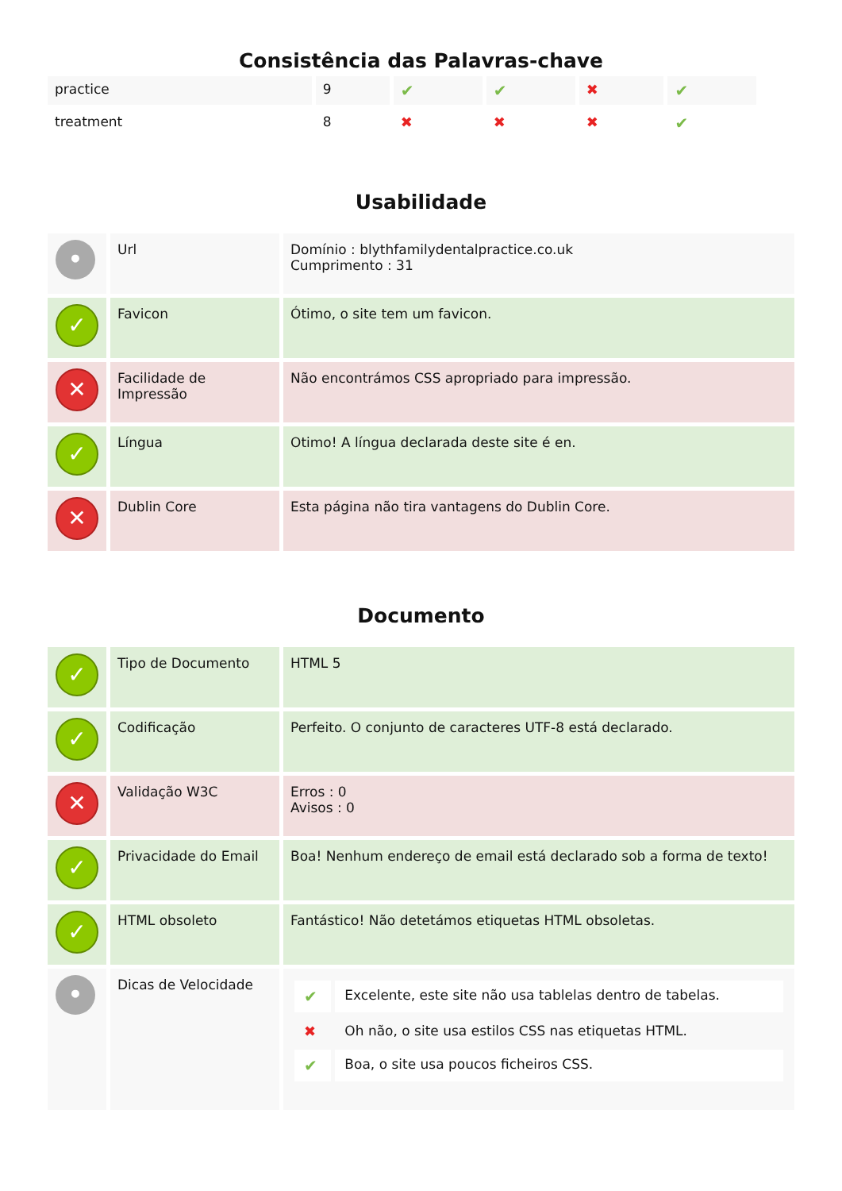Consistência das Palavras-chave
| practice | 9 | ✔ | ✔ | ✖ | ✔ |
| treatment | 8 | ✖ | ✖ | ✖ | ✔ |
Usabilidade
| • | Url | Domínio : blythfamilydentalpractice.co.uk Cumprimento : 31 |
| ✓ | Favicon | Ótimo, o site tem um favicon. |
| ✕ | Facilidade de Impressão | Não encontrámos CSS apropriado para impressão. |
| ✓ | Língua | Otimo! A língua declarada deste site é en. |
| ✕ | Dublin Core | Esta página não tira vantagens do Dublin Core. |
Documento
| ✓ | Tipo de Documento | HTML 5 |
| ✓ | Codificação | Perfeito. O conjunto de caracteres UTF-8 está declarado. |
| ✕ | Validação W3C | Erros : 0 Avisos : 0 |
| ✓ | Privacidade do Email | Boa! Nenhum endereço de email está declarado sob a forma de texto! |
| ✓ | HTML obsoleto | Fantástico! Não detetámos etiquetas HTML obsoletas. |
| • | Dicas de Velocidade | / ✔ / Excelente, este site não usa tablelas dentro de tabelas. / / ✖ / Oh não, o site usa estilos CSS nas etiquetas HTML. / / ✔ / Boa, o site usa poucos ficheiros CSS. / |